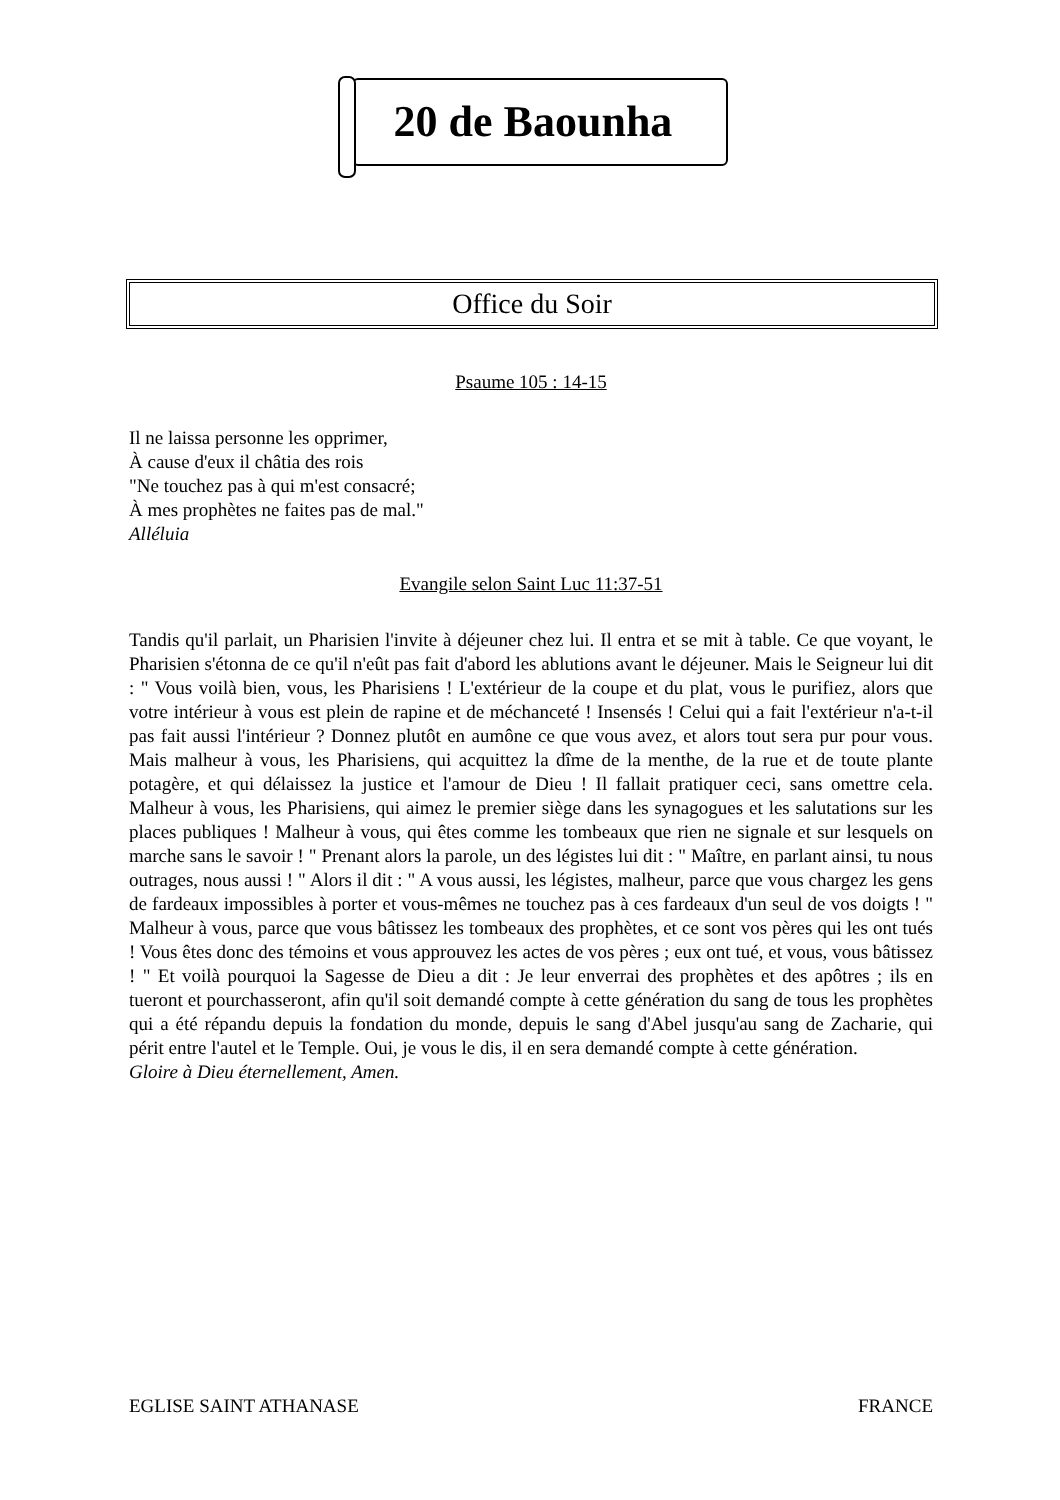20 de Baounha
Office du Soir
Psaume 105 : 14-15
Il ne laissa personne les opprimer,
À cause d'eux il châtia des rois
"Ne touchez pas à qui m'est consacré;
À mes prophètes ne faites pas de mal."
Alléluia
Evangile selon Saint Luc 11:37-51
Tandis qu'il parlait, un Pharisien l'invite à déjeuner chez lui. Il entra et se mit à table. Ce que voyant, le Pharisien s'étonna de ce qu'il n'eût pas fait d'abord les ablutions avant le déjeuner. Mais le Seigneur lui dit : " Vous voilà bien, vous, les Pharisiens ! L'extérieur de la coupe et du plat, vous le purifiez, alors que votre intérieur à vous est plein de rapine et de méchanceté ! Insensés ! Celui qui a fait l'extérieur n'a-t-il pas fait aussi l'intérieur ? Donnez plutôt en aumône ce que vous avez, et alors tout sera pur pour vous. Mais malheur à vous, les Pharisiens, qui acquittez la dîme de la menthe, de la rue et de toute plante potagère, et qui délaissez la justice et l'amour de Dieu ! Il fallait pratiquer ceci, sans omettre cela. Malheur à vous, les Pharisiens, qui aimez le premier siège dans les synagogues et les salutations sur les places publiques ! Malheur à vous, qui êtes comme les tombeaux que rien ne signale et sur lesquels on marche sans le savoir ! " Prenant alors la parole, un des légistes lui dit : " Maître, en parlant ainsi, tu nous outrages, nous aussi ! " Alors il dit : " A vous aussi, les légistes, malheur, parce que vous chargez les gens de fardeaux impossibles à porter et vous-mêmes ne touchez pas à ces fardeaux d'un seul de vos doigts ! " Malheur à vous, parce que vous bâtissez les tombeaux des prophètes, et ce sont vos pères qui les ont tués ! Vous êtes donc des témoins et vous approuvez les actes de vos pères ; eux ont tué, et vous, vous bâtissez ! " Et voilà pourquoi la Sagesse de Dieu a dit : Je leur enverrai des prophètes et des apôtres ; ils en tueront et pourchasseront, afin qu'il soit demandé compte à cette génération du sang de tous les prophètes qui a été répandu depuis la fondation du monde, depuis le sang d'Abel jusqu'au sang de Zacharie, qui périt entre l'autel et le Temple. Oui, je vous le dis, il en sera demandé compte à cette génération.
Gloire à Dieu éternellement, Amen.
EGLISE SAINT ATHANASE FRANCE